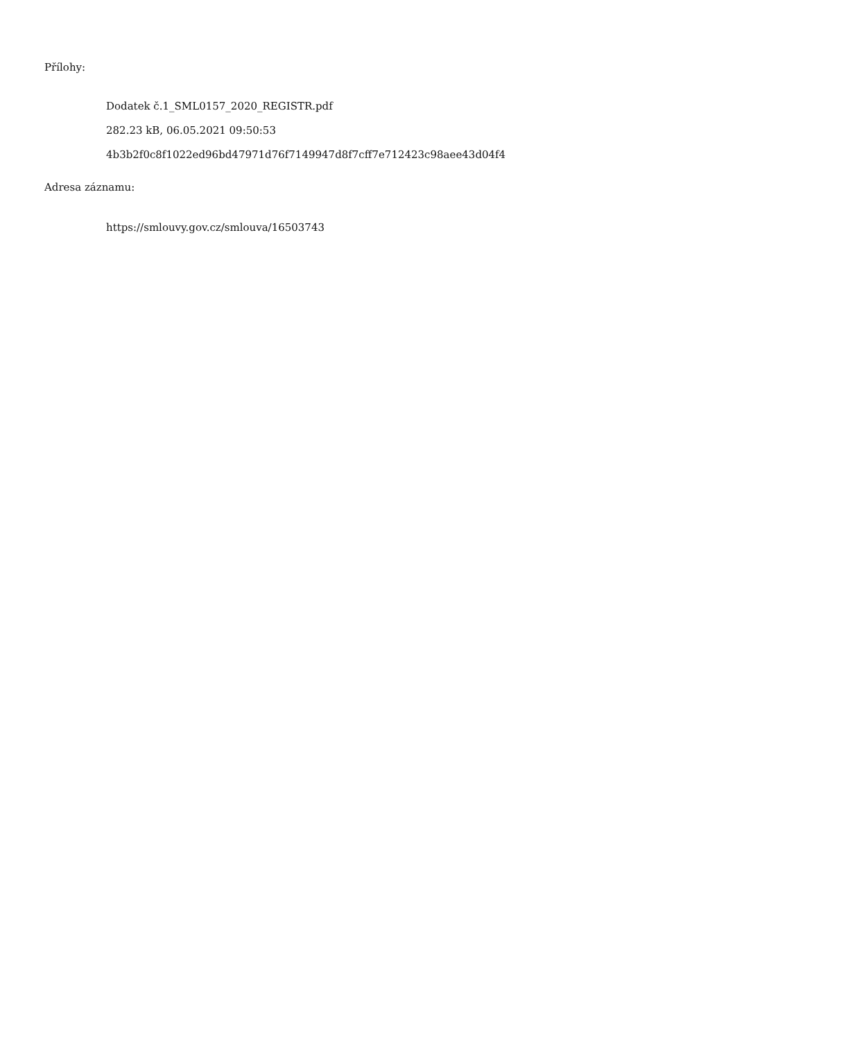Přílohy:
Dodatek č.1_SML0157_2020_REGISTR.pdf
282.23 kB, 06.05.2021 09:50:53
4b3b2f0c8f1022ed96bd47971d76f7149947d8f7cff7e712423c98aee43d04f4
Adresa záznamu:
https://smlouvy.gov.cz/smlouva/16503743